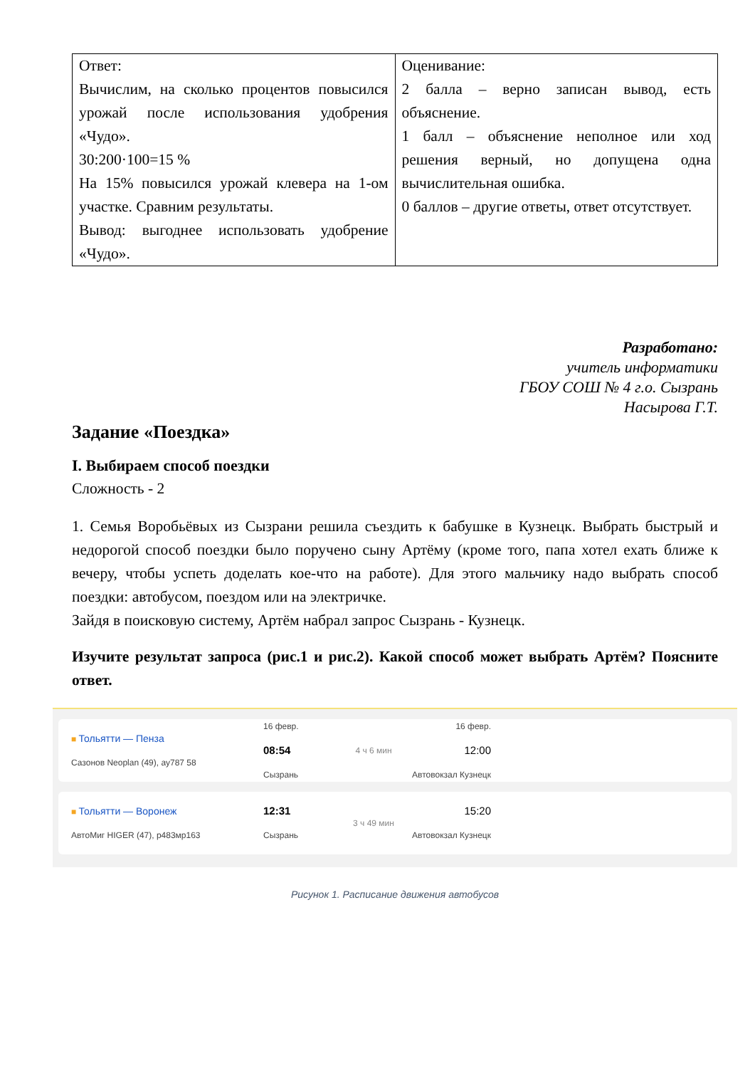| Ответ: Вычислим, на сколько процентов повысился урожай после использования удобрения «Чудо». 30:200·100=15 % На 15% повысился урожай клевера на 1-ом участке. Сравним результаты. Вывод: выгоднее использовать удобрение «Чудо». | Оценивание: 2 балла – верно записан вывод, есть объяснение. 1 балл – объяснение неполное или ход решения верный, но допущена одна вычислительная ошибка. 0 баллов – другие ответы, ответ отсутствует. |
Разработано:
учитель информатики
ГБОУ СОШ № 4 г.о. Сызрань
Насырова Г.Т.
Задание «Поездка»
I. Выбираем способ поездки
Сложность - 2
1. Семья Воробьёвых из Сызрани решила съездить к бабушке в Кузнецк. Выбрать быстрый и недорогой способ поездки было поручено сыну Артёму (кроме того, папа хотел ехать ближе к вечеру, чтобы успеть доделать кое-что на работе). Для этого мальчику надо выбрать способ поездки: автобусом, поездом или на электричке.
Зайдя в поисковую систему, Артём набрал запрос Сызрань - Кузнецк.
Изучите результат запроса (рис.1 и рис.2). Какой способ может выбрать Артём? Поясните ответ.
■ Тольятти — Пенза
Сазонов Neoplan (49), ау787 58
16 февр.
08:54
Сызрань
4 ч 6 мин
16 февр.
12:00
Автовокзал Кузнецк
■ Тольятти — Воронеж
АвтоМиг HIGER (47), р483мр163
12:31
Сызрань
3 ч 49 мин
15:20
Автовокзал Кузнецк
Рисунок 1. Расписание движения автобусов